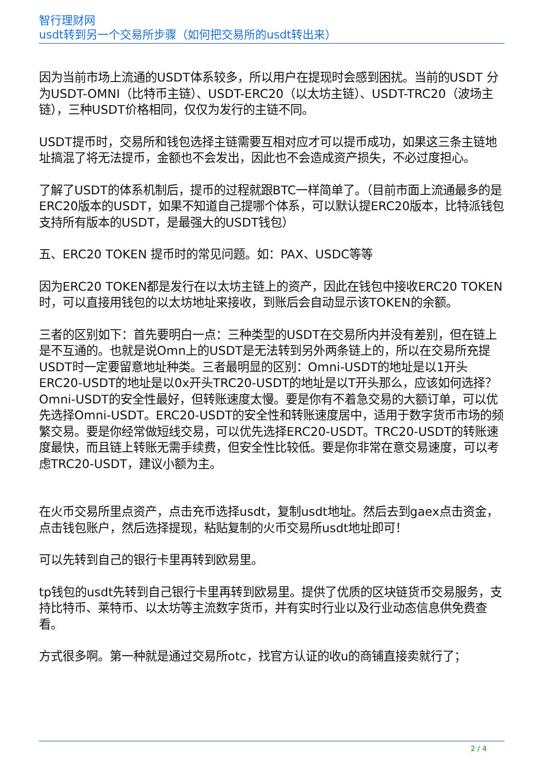智行理财网
usdt转到另一个交易所步骤（如何把交易所的usdt转出来）
因为当前市场上流通的USDT体系较多，所以用户在提现时会感到困扰。当前的USDT 分为USDT-OMNI（比特币主链）、USDT-ERC20（以太坊主链）、USDT-TRC20（波场主链），三种USDT价格相同，仅仅为发行的主链不同。
USDT提币时，交易所和钱包选择主链需要互相对应才可以提币成功，如果这三条主链地址搞混了将无法提币，金额也不会发出，因此也不会造成资产损失，不必过度担心。
了解了USDT的体系机制后，提币的过程就跟BTC一样简单了。（目前市面上流通最多的是ERC20版本的USDT，如果不知道自己提哪个体系，可以默认提ERC20版本，比特派钱包支持所有版本的USDT，是最强大的USDT钱包）
五、ERC20 TOKEN 提币时的常见问题。如：PAX、USDC等等
因为ERC20 TOKEN都是发行在以太坊主链上的资产，因此在钱包中接收ERC20 TOKEN时，可以直接用钱包的以太坊地址来接收，到账后会自动显示该TOKEN的余额。
三者的区别如下：首先要明白一点：三种类型的USDT在交易所内并没有差别，但在链上是不互通的。也就是说Omn上的USDT是无法转到另外两条链上的，所以在交易所充提USDT时一定要留意地址种类。三者最明显的区别：Omni-USDT的地址是以1开头ERC20-USDT的地址是以0x开头TRC20-USDT的地址是以T开头那么，应该如何选择？Omni-USDT的安全性最好，但转账速度太慢。要是你有不着急交易的大额订单，可以优先选择Omni-USDT。ERC20-USDT的安全性和转账速度居中，适用于数字货币市场的频繁交易。要是你经常做短线交易，可以优先选择ERC20-USDT。TRC20-USDT的转账速度最快，而且链上转账无需手续费，但安全性比较低。要是你非常在意交易速度，可以考虑TRC20-USDT，建议小额为主。
在火币交易所里点资产，点击充币选择usdt，复制usdt地址。然后去到gaex点击资金，点击钱包账户，然后选择提现，粘贴复制的火币交易所usdt地址即可！
可以先转到自己的银行卡里再转到欧易里。
tp钱包的usdt先转到自己银行卡里再转到欧易里。提供了优质的区块链货币交易服务，支持比特币、莱特币、以太坊等主流数字货币，并有实时行业以及行业动态信息供免费查看。
方式很多啊。第一种就是通过交易所otc，找官方认证的收u的商铺直接卖就行了；
2 / 4